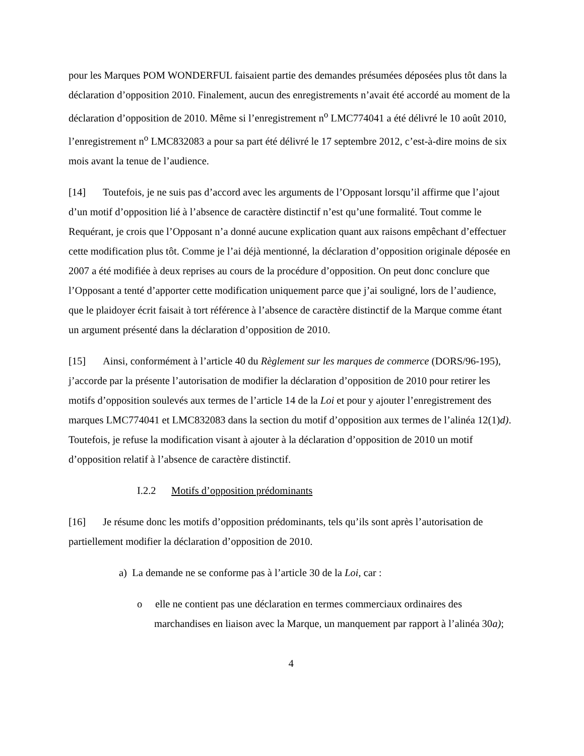pour les Marques POM WONDERFUL faisaient partie des demandes présumées déposées plus tôt dans la déclaration d’opposition 2010. Finalement, aucun des enregistrements n’avait été accordé au moment de la déclaration d’opposition de 2010. Même si l’enregistrement n<sup>o</sup> LMC774041 a été délivré le 10 août 2010, l’enregistrement n<sup>o</sup> LMC832083 a pour sa part été délivré le 17 septembre 2012, c’est-à-dire moins de six mois avant la tenue de l’audience.
[14] Toutefois, je ne suis pas d’accord avec les arguments de l’Opposant lorsqu’il affirme que l’ajout d’un motif d’opposition lié à l’absence de caractère distinctif n’est qu’une formalité. Tout comme le Requérant, je crois que l’Opposant n’a donné aucune explication quant aux raisons empêchant d’effectuer cette modification plus tôt. Comme je l’ai déjà mentionné, la déclaration d’opposition originale déposée en 2007 a été modifiée à deux reprises au cours de la procédure d’opposition. On peut donc conclure que l’Opposant a tenté d’apporter cette modification uniquement parce que j’ai souligné, lors de l’audience, que le plaidoyer écrit faisait à tort référence à l’absence de caractère distinctif de la Marque comme étant un argument présenté dans la déclaration d’opposition de 2010.
[15] Ainsi, conformément à l’article 40 du Règlement sur les marques de commerce (DORS/96-195), j’accorde par la présente l’autorisation de modifier la déclaration d’opposition de 2010 pour retirer les motifs d’opposition soulevés aux termes de l’article 14 de la Loi et pour y ajouter l’enregistrement des marques LMC774041 et LMC832083 dans la section du motif d’opposition aux termes de l’alinéa 12(1)d). Toutefois, je refuse la modification visant à ajouter à la déclaration d’opposition de 2010 un motif d’opposition relatif à l’absence de caractère distinctif.
I.2.2 Motifs d’opposition prédominants
[16] Je résume donc les motifs d’opposition prédominants, tels qu’ils sont après l’autorisation de partiellement modifier la déclaration d’opposition de 2010.
a) La demande ne se conforme pas à l’article 30 de la Loi, car :
o elle ne contient pas une déclaration en termes commerciaux ordinaires des marchandises en liaison avec la Marque, un manquement par rapport à l’alinéa 30a);
4